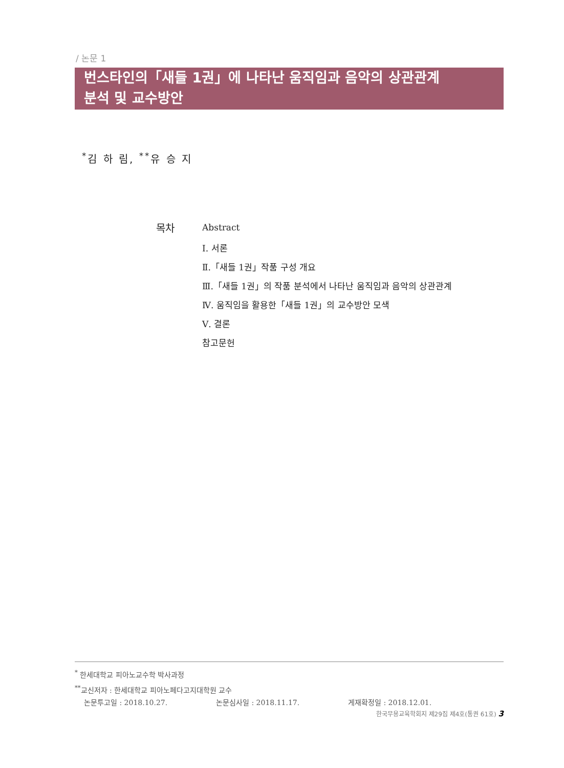/ 논문 1
번스타인의「새들 1권」에 나타난 움직임과 음악의 상관관계
분석 및 교수방안
<sup>*</sup> 김 하 림, <sup>**</sup>유 승 지
목차
Abstract
Ⅰ. 서론
Ⅱ.「새들 1권」작품 구성 개요
Ⅲ.「새들 1권」의 작품 분석에서 나타난 움직임과 음악의 상관관계
Ⅳ. 움직임을 활용한「새들 1권」의 교수방안 모색
Ⅴ. 결론
참고문헌
<sup>*</sup> 한세대학교 피아노교수학 박사과정
<sup>**</sup> 교신저자 : 한세대학교 피아노페다고지대학원 교수
논문투고일 : 2018.10.27. 논문심사일 : 2018.11.17. 게재확정일 : 2018.12.01.
한국무용교육학회지 제29집 제4호(통권 61호) 3